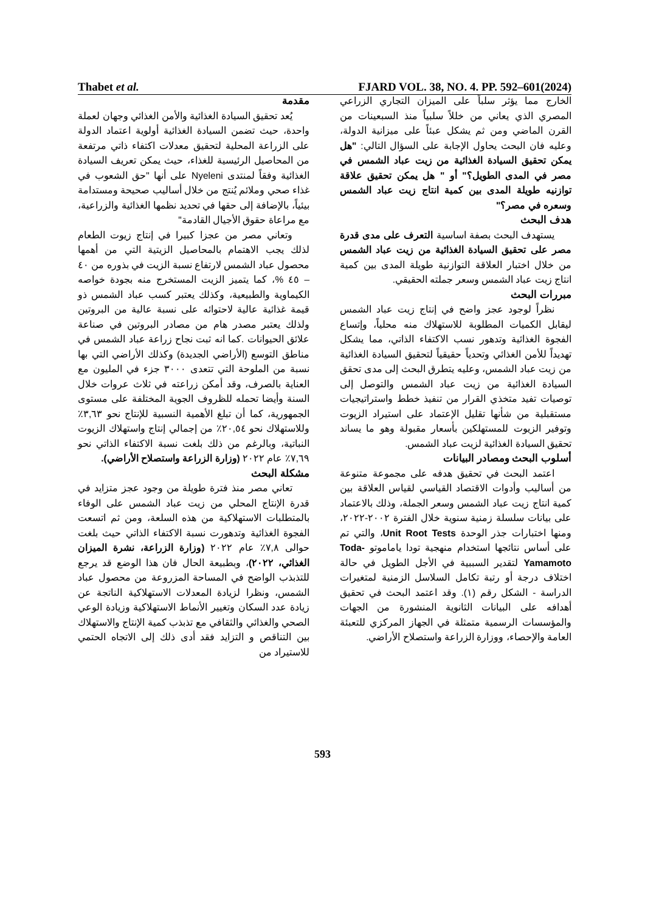Thabet et al. FJARD VOL. 38, NO. 4. PP. 592–601(2024)
مقدمة
يُعد تحقيق السيادة الغذائية والأمن الغذائي وجهان لعملة واحدة، حيث تضمن السيادة الغذائية أولوية اعتماد الدولة على الزراعة المحلية لتحقيق معدلات اكتفاء ذاتي مرتفعة من المحاصيل الرئيسية للغذاء، حيث يمكن تعريف السيادة الغذائية وفقاً لمنتدى Nyeleni على أنها "حق الشعوب في غذاء صحي وملائم يُنتج من خلال أساليب صحيحة ومستدامة بيئياً، بالإضافة إلى حقها في تحديد نظمها الغذائية والزراعية، مع مراعاة حقوق الأجيال القادمة"
وتعاني مصر من عجزا كبيرا في إنتاج زيوت الطعام لذلك يجب الاهتمام بالمحاصيل الزيتية التي من أهمها محصول عباد الشمس لارتفاع نسبة الزيت في بذوره من ٤٠ – ٤٥ %، كما يتميز الزيت المستخرج منه بجودة خواصه الكيماوية والطبيعية، وكذلك يعتبر كسب عباد الشمس ذو قيمة غذائية عالية لاحتوائه على نسبة عالية من البروتين ولذلك يعتبر مصدر هام من مصادر البروتين في صناعة علائق الحيوانات .كما انه ثبت نجاح زراعة عباد الشمس في مناطق التوسع (الأراضي الجديدة) وكذلك الأراضي التي بها نسبة من الملوحة التي تتعدى ٣٠٠٠ جزء في المليون مع العناية بالصرف، وقد أمكن زراعته في ثلاث عروات خلال السنة وأيضا تحمله للظروف الجوية المختلفة على مستوى الجمهورية، كما أن تبلغ الأهمية النسبية للإنتاج نحو ٣,٦٣٪ وللاستهلاك نحو ٢٠,٥٤٪ من إجمالي إنتاج واستهلاك الزيوت النباتية، وبالرغم من ذلك بلغت نسبة الاكتفاء الذاتي نحو ٧,٦٩٪ عام ٢٠٢٢ (وزارة الزراعة واستصلاح الأراضي).
مشكلة البحث
تعاني مصر منذ فترة طويلة من وجود عجز متزايد في قدرة الإنتاج المحلي من زيت عباد الشمس على الوفاء بالمتطلبات الاستهلاكية من هذه السلعة، ومن ثم اتسعت الفجوة الغذائية وتدهورت نسبة الاكتفاء الذاتي حيث بلغت حوالى ٧,٨٪ عام ٢٠٢٢ (وزارة الزراعة، نشرة الميزان الغذائي، ٢٠٢٢)، وبطبيعة الحال فان هذا الوضع قد يرجع للتذبذب الواضح في المساحة المزروعة من محصول عباد الشمس، ونظرا لزيادة المعدلات الاستهلاكية الناتجة عن زيادة عدد السكان وتغيير الأنماط الاستهلاكية وزيادة الوعي الصحي والغذائي والثقافي مع تذبذب كمية الإنتاج والاستهلاك بين التناقص و التزايد فقد أدى ذلك إلى الاتجاه الحتمي للاستيراد من
الخارج مما يؤثر سلباً على الميزان التجاري الزراعي المصري الذي يعاني من خللاً سلبياً منذ السبعينات من القرن الماضي ومن ثم يشكل عبئاً على ميزانية الدولة، وعليه فان البحث يحاول الإجابة على السؤال التالي: "هل يمكن تحقيق السيادة الغذائية من زيت عباد الشمس في مصر في المدى الطويل؟" أو " هل يمكن تحقيق علاقة توازنيه طويلة المدى بين كمية انتاج زيت عباد الشمس وسعره في مصر؟"
هدف البحث
يستهدف البحث بصفة اساسية التعرف على مدى قدرة مصر على تحقيق السيادة الغذائية من زيت عباد الشمس من خلال اختبار العلاقة التوازنية طويلة المدى بين كمية انتاج زيت عباد الشمس وسعر جملته الحقيقي.
مبررات البحث
نظراً لوجود عجز واضح في إنتاج زيت عباد الشمس ليقابل الكميات المطلوبة للاستهلاك منه محلياً، وإتساع الفجوة الغذائية وتدهور نسب الاكتفاء الذاتي، مما يشكل تهديداً للأمن الغذائي وتحدياً حقيقياً لتحقيق السيادة الغذائية من زيت عباد الشمس، وعليه يتطرق البحث إلى مدى تحقق السيادة الغذائية من زيت عباد الشمس والتوصل إلى توصيات تفيد متخذي القرار من تنفيذ خطط واستراتيجيات مستقبلية من شأنها تقليل الإعتماد على استيراد الزيوت وتوفير الزيوت للمستهلكين بأسعار مقبولة وهو ما يساند تحقيق السيادة الغذائية لزيت عباد الشمس.
أسلوب البحث ومصادر البيانات
اعتمد البحث في تحقيق هدفه على مجموعة متنوعة من أساليب وأدوات الاقتصاد القياسي لقياس العلاقة بين كمية انتاج زيت عباد الشمس وسعر الجملة، وذلك بالاعتماد على بيانات سلسلة زمنية سنوية خلال الفترة ٢٠٠٢-٢٠٢٢، ومنها اختبارات جذر الوحدة Unit Root Tests، والتي تم على أساس نتائجها استخدام منهجية تودا ياماموتو Toda-Yamamoto لتقدير السببية في الأجل الطويل في حالة اختلاف درجة أو رتبة تكامل السلاسل الزمنية لمتغيرات الدراسة - الشكل رقم (١). وقد اعتمد البحث في تحقيق أهدافه على البيانات الثانوية المنشورة من الجهات والمؤسسات الرسمية متمثلة في الجهاز المركزي للتعبئة العامة والإحصاء، ووزارة الزراعة واستصلاح الأراضي.
593